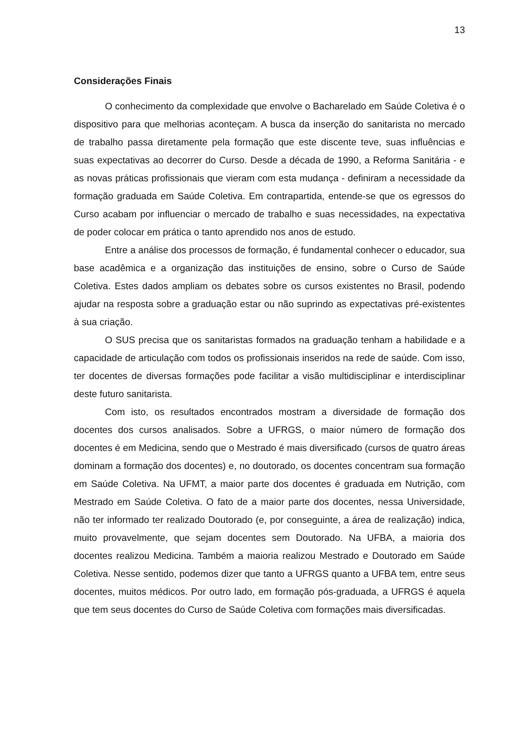13
Considerações Finais
O conhecimento da complexidade que envolve o Bacharelado em Saúde Coletiva é o dispositivo para que melhorias aconteçam. A busca da inserção do sanitarista no mercado de trabalho passa diretamente pela formação que este discente teve, suas influências e suas expectativas ao decorrer do Curso. Desde a década de 1990, a Reforma Sanitária - e as novas práticas profissionais que vieram com esta mudança - definiram a necessidade da formação graduada em Saúde Coletiva. Em contrapartida, entende-se que os egressos do Curso acabam por influenciar o mercado de trabalho e suas necessidades, na expectativa de poder colocar em prática o tanto aprendido nos anos de estudo.
Entre a análise dos processos de formação, é fundamental conhecer o educador, sua base acadêmica e a organização das instituições de ensino, sobre o Curso de Saúde Coletiva. Estes dados ampliam os debates sobre os cursos existentes no Brasil, podendo ajudar na resposta sobre a graduação estar ou não suprindo as expectativas pré-existentes à sua criação.
O SUS precisa que os sanitaristas formados na graduação tenham a habilidade e a capacidade de articulação com todos os profissionais inseridos na rede de saúde. Com isso, ter docentes de diversas formações pode facilitar a visão multidisciplinar e interdisciplinar deste futuro sanitarista.
Com isto, os resultados encontrados mostram a diversidade de formação dos docentes dos cursos analisados. Sobre a UFRGS, o maior número de formação dos docentes é em Medicina, sendo que o Mestrado é mais diversificado (cursos de quatro áreas dominam a formação dos docentes) e, no doutorado, os docentes concentram sua formação em Saúde Coletiva. Na UFMT, a maior parte dos docentes é graduada em Nutrição, com Mestrado em Saúde Coletiva. O fato de a maior parte dos docentes, nessa Universidade, não ter informado ter realizado Doutorado (e, por conseguinte, a área de realização) indica, muito provavelmente, que sejam docentes sem Doutorado. Na UFBA, a maioria dos docentes realizou Medicina. Também a maioria realizou Mestrado e Doutorado em Saúde Coletiva. Nesse sentido, podemos dizer que tanto a UFRGS quanto a UFBA tem, entre seus docentes, muitos médicos. Por outro lado, em formação pós-graduada, a UFRGS é aquela que tem seus docentes do Curso de Saúde Coletiva com formações mais diversificadas.